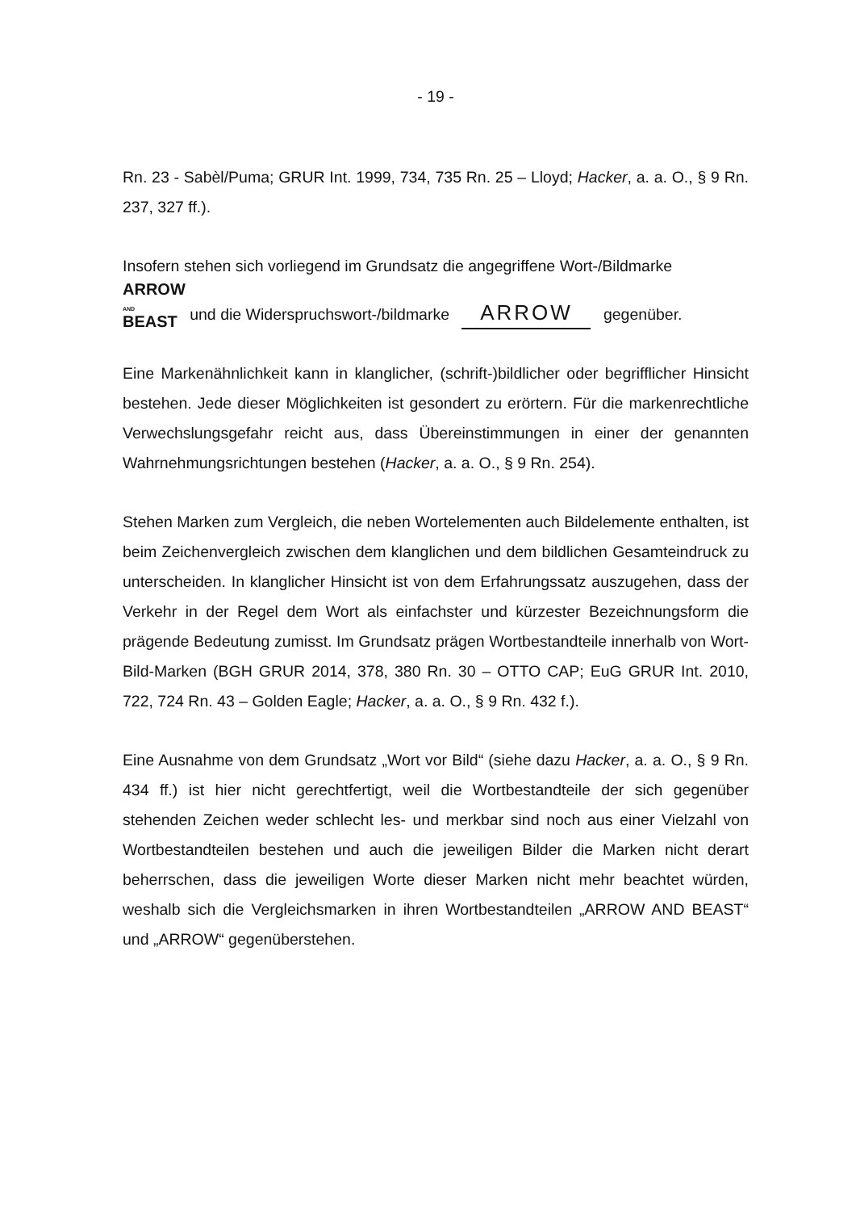- 19 -
Rn. 23 - Sabèl/Puma; GRUR Int. 1999, 734, 735 Rn. 25 – Lloyd; Hacker, a. a. O., § 9 Rn. 237, 327 ff.).
Insofern stehen sich vorliegend im Grundsatz die angegriffene Wort-/Bildmarke
ARROW
AND
BEAST und die Widerspruchswort-/bildmarke ARROW gegenüber.
Eine Markenähnlichkeit kann in klanglicher, (schrift-)bildlicher oder begrifflicher Hinsicht bestehen. Jede dieser Möglichkeiten ist gesondert zu erörtern. Für die markenrechtliche Verwechslungsgefahr reicht aus, dass Übereinstimmungen in einer der genannten Wahrnehmungsrichtungen bestehen (Hacker, a. a. O., § 9 Rn. 254).
Stehen Marken zum Vergleich, die neben Wortelementen auch Bildelemente enthalten, ist beim Zeichenvergleich zwischen dem klanglichen und dem bildlichen Gesamteindruck zu unterscheiden. In klanglicher Hinsicht ist von dem Erfahrungssatz auszugehen, dass der Verkehr in der Regel dem Wort als einfachster und kürzester Bezeichnungsform die prägende Bedeutung zumisst. Im Grundsatz prägen Wortbestandteile innerhalb von Wort-Bild-Marken (BGH GRUR 2014, 378, 380 Rn. 30 – OTTO CAP; EuG GRUR Int. 2010, 722, 724 Rn. 43 – Golden Eagle; Hacker, a. a. O., § 9 Rn. 432 f.).
Eine Ausnahme von dem Grundsatz „Wort vor Bild“ (siehe dazu Hacker, a. a. O., § 9 Rn. 434 ff.) ist hier nicht gerechtfertigt, weil die Wortbestandteile der sich gegenüber stehenden Zeichen weder schlecht les- und merkbar sind noch aus einer Vielzahl von Wortbestandteilen bestehen und auch die jeweiligen Bilder die Marken nicht derart beherrschen, dass die jeweiligen Worte dieser Marken nicht mehr beachtet würden, weshalb sich die Vergleichsmarken in ihren Wortbestandteilen „ARROW AND BEAST“ und „ARROW“ gegenüberstehen.